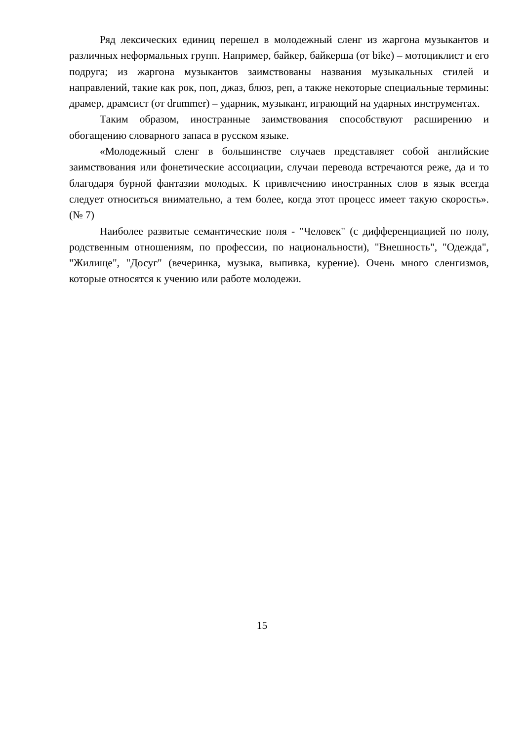Ряд лексических единиц перешел в молодежный сленг из жаргона музыкантов и различных неформальных групп. Например, байкер, байкерша (от bike) – мотоциклист и его подруга; из жаргона музыкантов заимствованы названия музыкальных стилей и направлений, такие как рок, поп, джаз, блюз, реп, а также некоторые специальные термины: драмер, драмсист (от drummer) – ударник, музыкант, играющий на ударных инструментах.
Таким образом, иностранные заимствования способствуют расширению и обогащению словарного запаса в русском языке.
«Молодежный сленг в большинстве случаев представляет собой английские заимствования или фонетические ассоциации, случаи перевода встречаются реже, да и то благодаря бурной фантазии молодых. К привлечению иностранных слов в язык всегда следует относиться внимательно, а тем более, когда этот процесс имеет такую скорость». (№ 7)
Наиболее развитые семантические поля - "Человек" (с дифференциацией по полу, родственным отношениям, по профессии, по национальности), "Внешность", "Одежда", "Жилище", "Досуг" (вечеринка, музыка, выпивка, курение). Очень много сленгизмов, которые относятся к учению или работе молодежи.
15